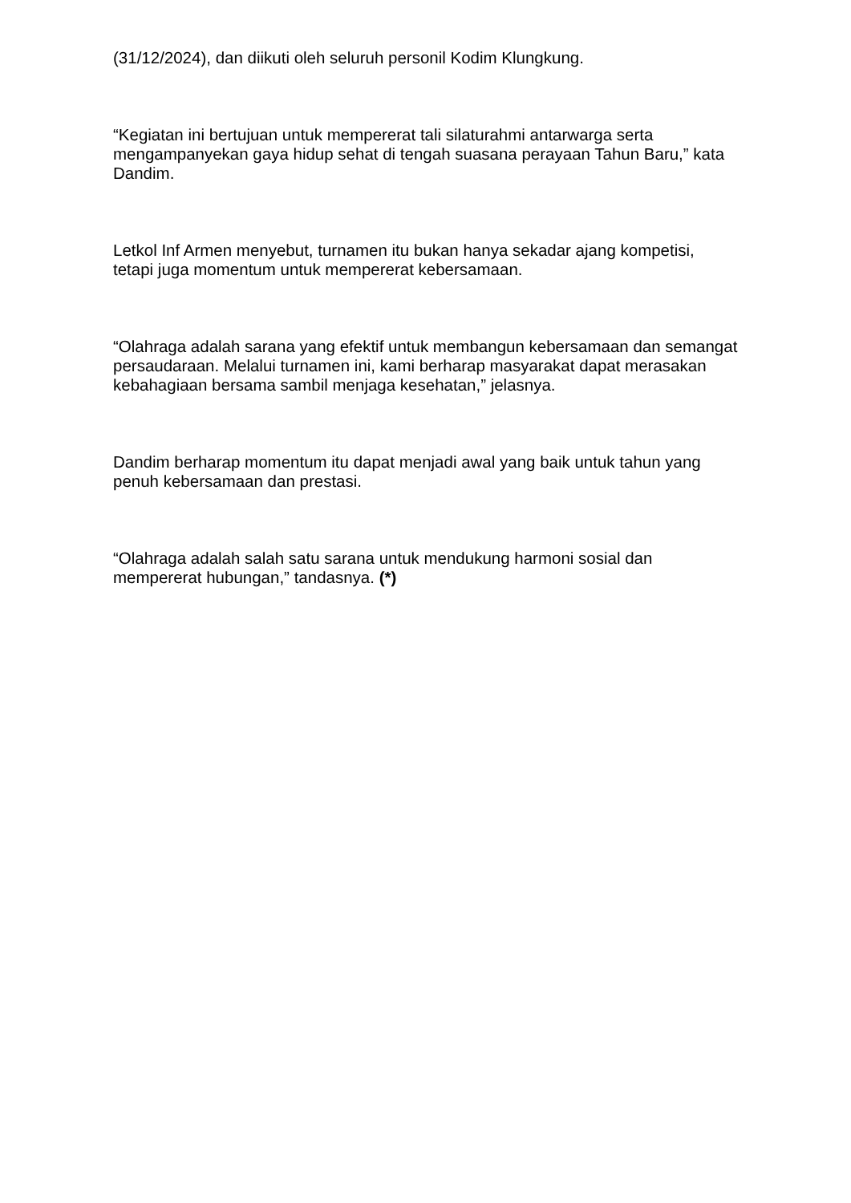(31/12/2024), dan diikuti oleh seluruh personil Kodim Klungkung.
“Kegiatan ini bertujuan untuk mempererat tali silaturahmi antarwarga serta mengampanyekan gaya hidup sehat di tengah suasana perayaan Tahun Baru,” kata Dandim.
Letkol Inf Armen menyebut, turnamen itu bukan hanya sekadar ajang kompetisi, tetapi juga momentum untuk mempererat kebersamaan.
“Olahraga adalah sarana yang efektif untuk membangun kebersamaan dan semangat persaudaraan. Melalui turnamen ini, kami berharap masyarakat dapat merasakan kebahagiaan bersama sambil menjaga kesehatan,” jelasnya.
Dandim berharap momentum itu dapat menjadi awal yang baik untuk tahun yang penuh kebersamaan dan prestasi.
“Olahraga adalah salah satu sarana untuk mendukung harmoni sosial dan mempererat hubungan,” tandasnya. (*)